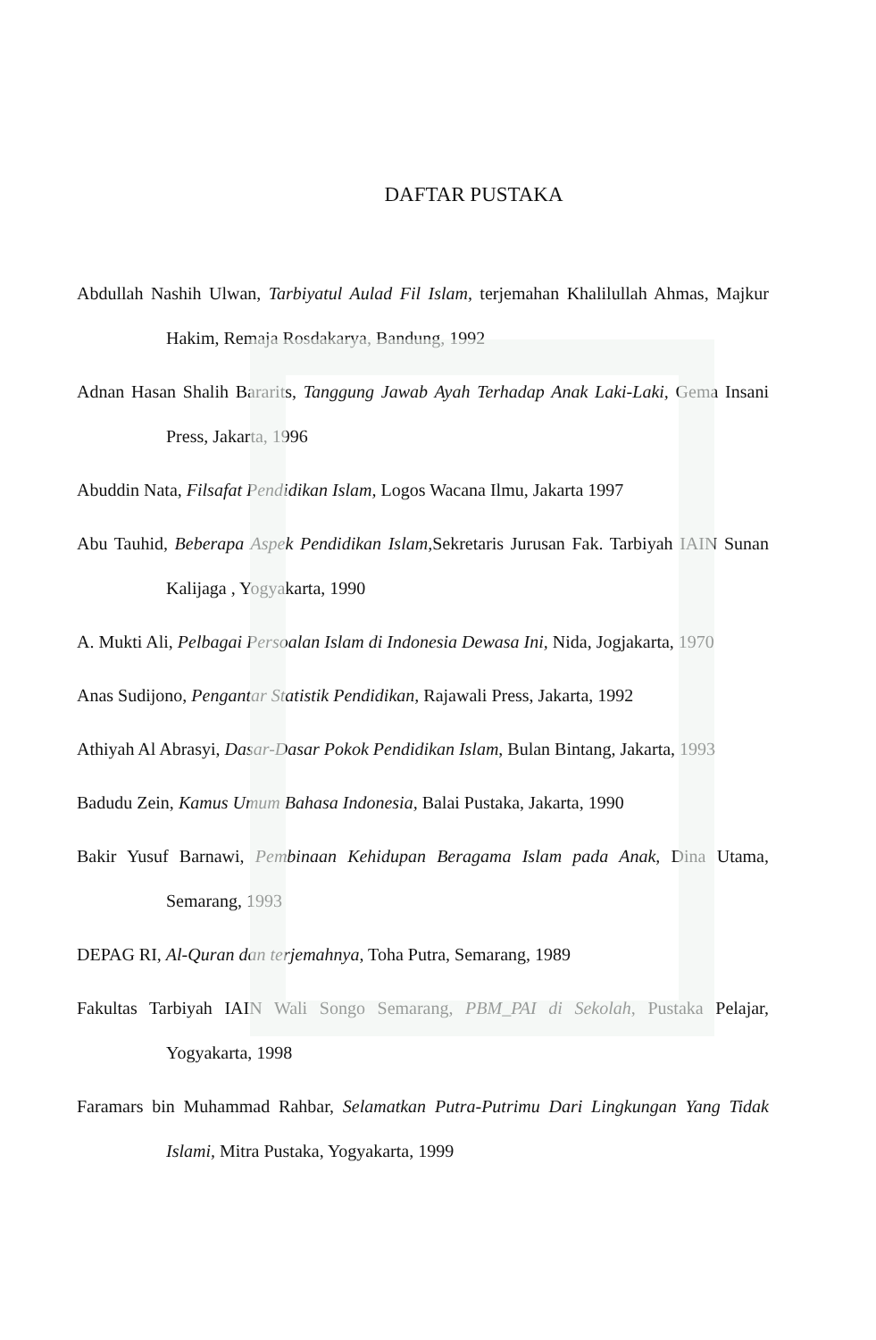DAFTAR PUSTAKA
Abdullah Nashih Ulwan, Tarbiyatul Aulad Fil Islam, terjemahan Khalilullah Ahmas, Majkur Hakim, Remaja Rosdakarya, Bandung, 1992
Adnan Hasan Shalih Bararits, Tanggung Jawab Ayah Terhadap Anak Laki-Laki, Gema Insani Press, Jakarta, 1996
Abuddin Nata, Filsafat Pendidikan Islam, Logos Wacana Ilmu, Jakarta 1997
Abu Tauhid, Beberapa Aspek Pendidikan Islam, Sekretaris Jurusan Fak. Tarbiyah IAIN Sunan Kalijaga , Yogyakarta, 1990
A. Mukti Ali, Pelbagai Persoalan Islam di Indonesia Dewasa Ini, Nida, Jogjakarta, 1970
Anas Sudijono, Pengantar Statistik Pendidikan, Rajawali Press, Jakarta, 1992
Athiyah Al Abrasyi, Dasar-Dasar Pokok Pendidikan Islam, Bulan Bintang, Jakarta, 1993
Badudu Zein, Kamus Umum Bahasa Indonesia, Balai Pustaka, Jakarta, 1990
Bakir Yusuf Barnawi, Pembinaan Kehidupan Beragama Islam pada Anak, Dina Utama, Semarang, 1993
DEPAG RI, Al-Quran dan terjemahnya, Toha Putra, Semarang, 1989
Fakultas Tarbiyah IAIN Wali Songo Semarang, PBM_PAI di Sekolah, Pustaka Pelajar, Yogyakarta, 1998
Faramars bin Muhammad Rahbar, Selamatkan Putra-Putrimu Dari Lingkungan Yang Tidak Islami, Mitra Pustaka, Yogyakarta, 1999